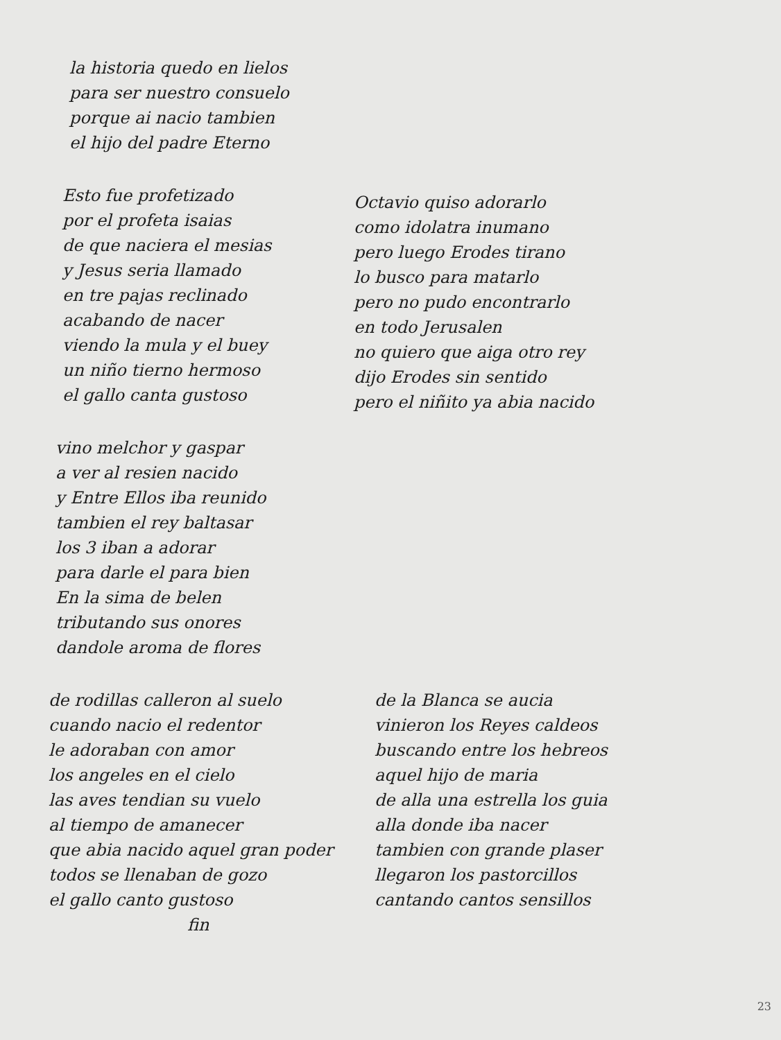la historia quedo en lielos
para ser nuestro consuelo
porque ai nacio tambien
el hijo del padre Eterno
Esto fue profetizado
por el profeta isaias
de que naciera el mesias
y Jesus seria llamado
en tre pajas reclinado
acabando de nacer
viendo la mula y el buey
un niño tierno hermoso
el gallo canta gustoso
Octavio quiso adorarlo
como idolatra inumano
pero luego Erodes tirano
lo busco para matarlo
pero no pudo encontrarlo
en todo Jerusalen
no quiero que aiga otro rey
dijo Erodes sin sentido
pero el niñito ya abia nacido
vino melchor y gaspar
a ver al resien nacido
y Entre Ellos iba reunido
tambien el rey baltasar
los 3 iban a adorar
para darle el para bien
En la sima de belen
tributando sus onores
dandole aroma de flores
de rodillas calleron al suelo
cuando nacio el redentor
le adoraban con amor
los angeles en el cielo
las aves tendian su vuelo
al tiempo de amanecer
que abia nacido aquel gran poder
todos se llenaban de gozo
el gallo canto gustoso
fin
de la Blanca se aucia
vinieron los Reyes caldeos
buscando entre los hebreos
aquel hijo de maria
de alla una estrella los guia
alla donde iba nacer
tambien con grande plaser
llegaron los pastorcillos
cantando cantos sensillos
23